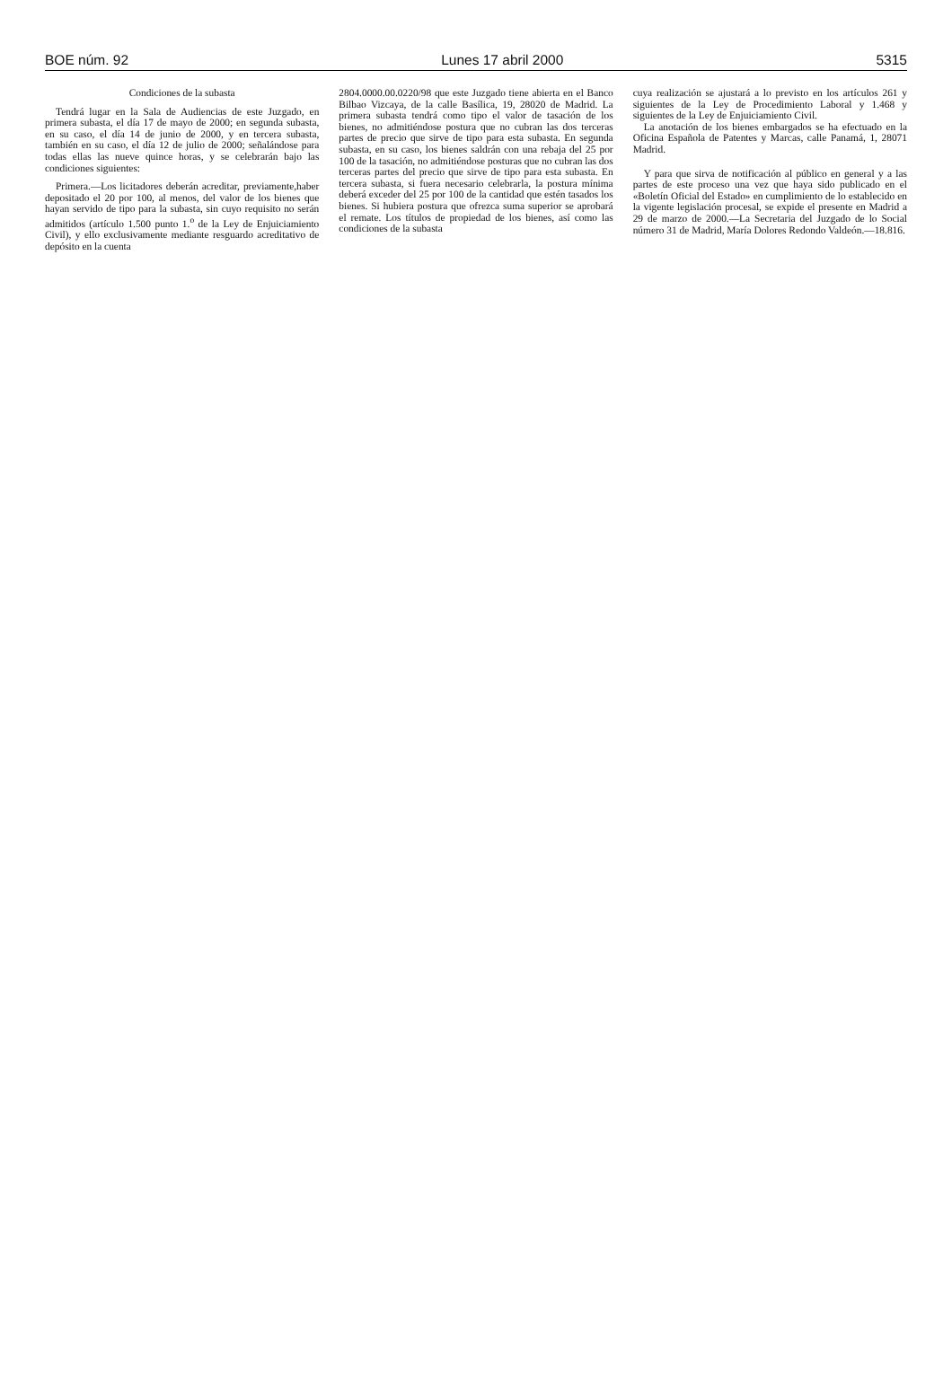BOE núm. 92 Lunes 17 abril 2000 5315
Condiciones de la subasta
Tendrá lugar en la Sala de Audiencias de este Juzgado, en primera subasta, el día 17 de mayo de 2000; en segunda subasta, en su caso, el día 14 de junio de 2000, y en tercera subasta, también en su caso, el día 12 de julio de 2000; señalándose para todas ellas las nueve quince horas, y se celebrarán bajo las condiciones siguientes:
Primera.—Los licitadores deberán acreditar, previamente,haber depositado el 20 por 100, al menos, del valor de los bienes que hayan servido de tipo para la subasta, sin cuyo requisito no serán admitidos (artículo 1.500 punto 1.<sup>o</sup> de la Ley de Enjuiciamiento Civil), y ello exclusivamente mediante resguardo acreditativo de depósito en la cuenta
2804.0000.00.0220/98 que este Juzgado tiene abierta en el Banco Bilbao Vizcaya, de la calle Basílica, 19, 28020 de Madrid. La primera subasta tendrá como tipo el valor de tasación de los bienes, no admitiéndose postura que no cubran las dos terceras partes de precio que sirve de tipo para esta subasta. En segunda subasta, en su caso, los bienes saldrán con una rebaja del 25 por 100 de la tasación, no admitiéndose posturas que no cubran las dos terceras partes del precio que sirve de tipo para esta subasta. En tercera subasta, si fuera necesario celebrarla, la postura mínima deberá exceder del 25 por 100 de la cantidad que estén tasados los bienes. Si hubiera postura que ofrezca suma superior se aprobará el remate. Los títulos de propiedad de los bienes, así como las condiciones de la subasta
cuya realización se ajustará a lo previsto en los artículos 261 y siguientes de la Ley de Procedimiento Laboral y 1.468 y siguientes de la Ley de Enjuiciamiento Civil.
La anotación de los bienes embargados se ha efectuado en la Oficina Española de Patentes y Marcas, calle Panamá, 1, 28071 Madrid.
Y para que sirva de notificación al público en general y a las partes de este proceso una vez que haya sido publicado en el «Boletín Oficial del Estado» en cumplimiento de lo establecido en la vigente legislación procesal, se expide el presente en Madrid a 29 de marzo de 2000.—La Secretaria del Juzgado de lo Social número 31 de Madrid, María Dolores Redondo Valdeón.—18.816.